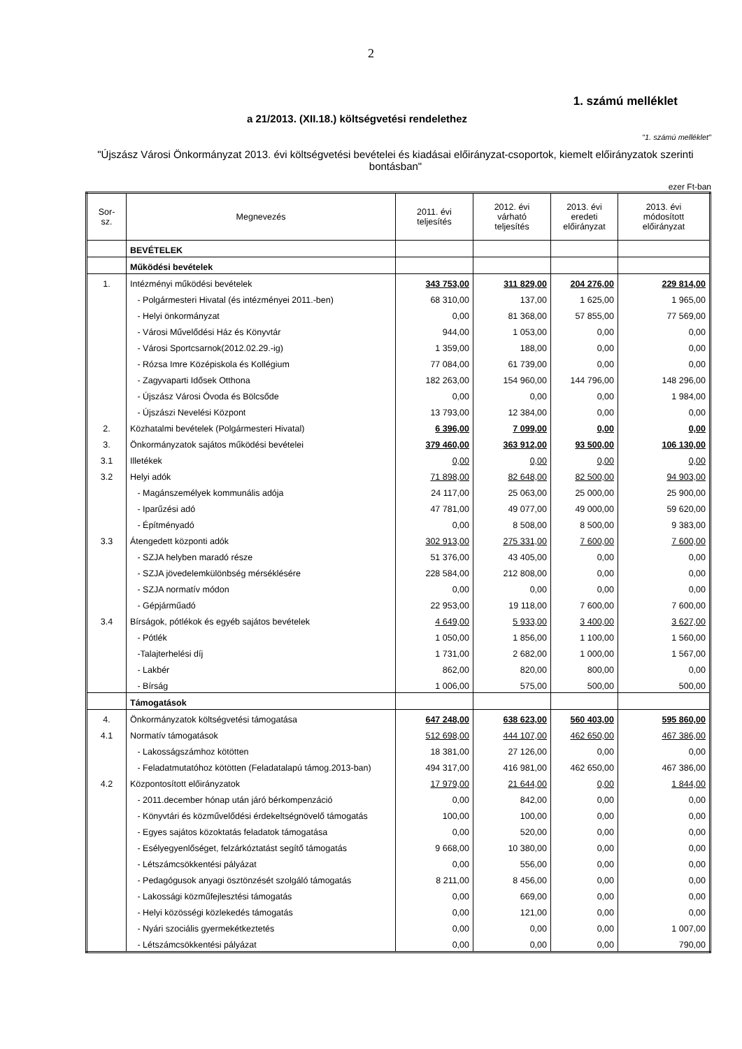2
1. számú melléklet
a 21/2013. (XII.18.) költségvetési rendelethez
"1. számú melléklet"
"Újszász Városi Önkormányzat 2013. évi költségvetési bevételei és kiadásai előirányzat-csoportok, kiemelt előirányzatok szerinti bontásban"
ezer Ft-ban
| Sor- sz. | Megnevezés | 2011. évi teljesítés | 2012. évi várható teljesítés | 2013. évi eredeti előirányzat | 2013. évi módosított előirányzat |
| --- | --- | --- | --- | --- | --- |
| | BEVÉTELEK | | | | |
| | Működési bevételek | | | | |
| 1. | Intézményi működési bevételek | 343 753,00 | 311 829,00 | 204 276,00 | 229 814,00 |
| | - Polgármesteri Hivatal (és intézményei 2011.-ben) | 68 310,00 | 137,00 | 1 625,00 | 1 965,00 |
| | - Helyi önkormányzat | 0,00 | 81 368,00 | 57 855,00 | 77 569,00 |
| | - Városi Művelődési Ház és Könyvtár | 944,00 | 1 053,00 | 0,00 | 0,00 |
| | - Városi Sportcsarnok(2012.02.29.-ig) | 1 359,00 | 188,00 | 0,00 | 0,00 |
| | - Rózsa Imre Középiskola és Kollégium | 77 084,00 | 61 739,00 | 0,00 | 0,00 |
| | - Zagyvaparti Idősek Otthona | 182 263,00 | 154 960,00 | 144 796,00 | 148 296,00 |
| | - Újszász Városi Óvoda és Bölcsőde | 0,00 | 0,00 | 0,00 | 1 984,00 |
| | - Újszászi Nevelési Központ | 13 793,00 | 12 384,00 | 0,00 | 0,00 |
| 2. | Közhatalmi bevételek (Polgármesteri Hivatal) | 6 396,00 | 7 099,00 | 0,00 | 0,00 |
| 3. | Önkormányzatok sajátos működési bevételei | 379 460,00 | 363 912,00 | 93 500,00 | 106 130,00 |
| 3.1 | Illetékek | 0,00 | 0,00 | 0,00 | 0,00 |
| 3.2 | Helyi adók | 71 898,00 | 82 648,00 | 82 500,00 | 94 903,00 |
| | - Magánszemélyek kommunális adója | 24 117,00 | 25 063,00 | 25 000,00 | 25 900,00 |
| | - Iparűzési adó | 47 781,00 | 49 077,00 | 49 000,00 | 59 620,00 |
| | - Építményadó | 0,00 | 8 508,00 | 8 500,00 | 9 383,00 |
| 3.3 | Átengedett központi adók | 302 913,00 | 275 331,00 | 7 600,00 | 7 600,00 |
| | - SZJA helyben maradó része | 51 376,00 | 43 405,00 | 0,00 | 0,00 |
| | - SZJA jövedelemkülönbség mérséklésére | 228 584,00 | 212 808,00 | 0,00 | 0,00 |
| | - SZJA normatív módon | 0,00 | 0,00 | 0,00 | 0,00 |
| | - Gépjárműadó | 22 953,00 | 19 118,00 | 7 600,00 | 7 600,00 |
| 3.4 | Bírságok, pótlékok és egyéb sajátos bevételek | 4 649,00 | 5 933,00 | 3 400,00 | 3 627,00 |
| | - Pótlék | 1 050,00 | 1 856,00 | 1 100,00 | 1 560,00 |
| | -Talajterhelési díj | 1 731,00 | 2 682,00 | 1 000,00 | 1 567,00 |
| | - Lakbér | 862,00 | 820,00 | 800,00 | 0,00 |
| | - Bírság | 1 006,00 | 575,00 | 500,00 | 500,00 |
| | Támogatások | | | | |
| 4. | Önkormányzatok költségvetési támogatása | 647 248,00 | 638 623,00 | 560 403,00 | 595 860,00 |
| 4.1 | Normatív támogatások | 512 698,00 | 444 107,00 | 462 650,00 | 467 386,00 |
| | - Lakosságszámhoz kötötten | 18 381,00 | 27 126,00 | 0,00 | 0,00 |
| | - Feladatmutatóhoz kötötten (Feladatalapú támog.2013-ban) | 494 317,00 | 416 981,00 | 462 650,00 | 467 386,00 |
| 4.2 | Központosított előirányzatok | 17 979,00 | 21 644,00 | 0,00 | 1 844,00 |
| | - 2011.december hónap után járó bérkompenzáció | 0,00 | 842,00 | 0,00 | 0,00 |
| | - Könyvtári és közművelődési érdekeltségnövelő támogatás | 100,00 | 100,00 | 0,00 | 0,00 |
| | - Egyes sajátos közoktatás feladatok támogatása | 0,00 | 520,00 | 0,00 | 0,00 |
| | - Esélyegyenlőséget, felzárkóztatást segítő támogatás | 9 668,00 | 10 380,00 | 0,00 | 0,00 |
| | - Létszámcsökkentési pályázat | 0,00 | 556,00 | 0,00 | 0,00 |
| | - Pedagógusok anyagi ösztönzését szolgáló támogatás | 8 211,00 | 8 456,00 | 0,00 | 0,00 |
| | - Lakossági közműfejlesztési támogatás | 0,00 | 669,00 | 0,00 | 0,00 |
| | - Helyi közösségi közlekedés támogatás | 0,00 | 121,00 | 0,00 | 0,00 |
| | - Nyári szociális gyermekétkeztetés | 0,00 | 0,00 | 0,00 | 1 007,00 |
| | - Létszámcsökkentési pályázat | 0,00 | 0,00 | 0,00 | 790,00 |